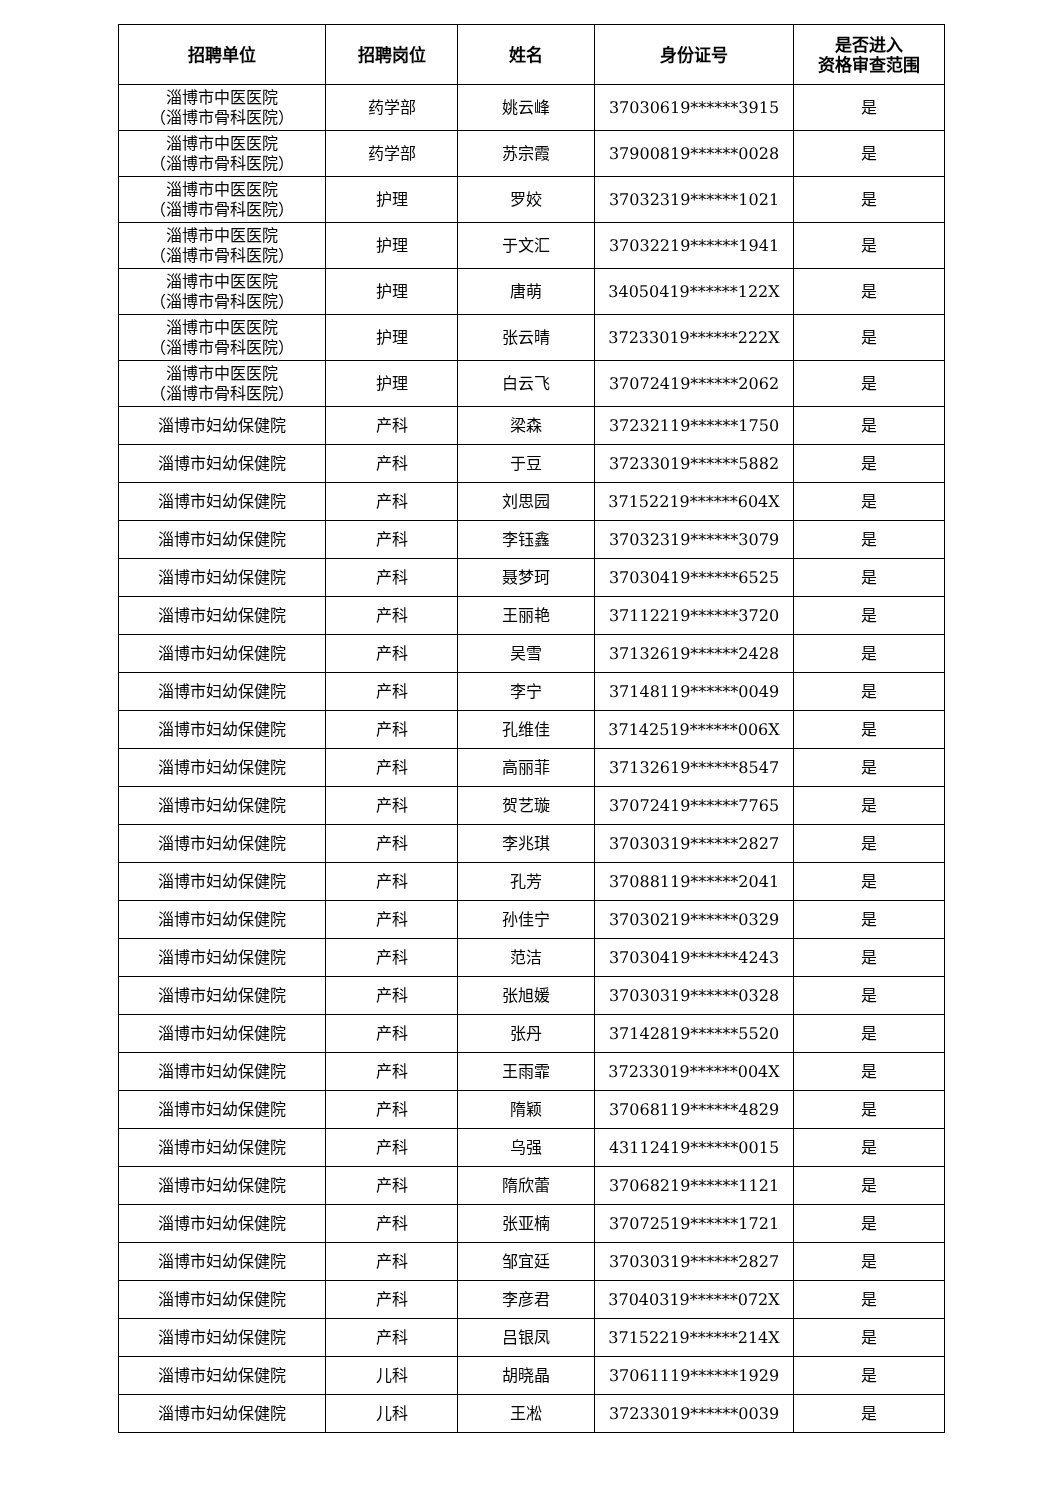| 招聘单位 | 招聘岗位 | 姓名 | 身份证号 | 是否进入 资格审查范围 |
| --- | --- | --- | --- | --- |
| 淄博市中医医院 （淄博市骨科医院） | 药学部 | 姚云峰 | 37030619******3915 | 是 |
| 淄博市中医医院 （淄博市骨科医院） | 药学部 | 苏宗霞 | 37900819******0028 | 是 |
| 淄博市中医医院 （淄博市骨科医院） | 护理 | 罗姣 | 37032319******1021 | 是 |
| 淄博市中医医院 （淄博市骨科医院） | 护理 | 于文汇 | 37032219******1941 | 是 |
| 淄博市中医医院 （淄博市骨科医院） | 护理 | 唐萌 | 34050419******122X | 是 |
| 淄博市中医医院 （淄博市骨科医院） | 护理 | 张云晴 | 37233019******222X | 是 |
| 淄博市中医医院 （淄博市骨科医院） | 护理 | 白云飞 | 37072419******2062 | 是 |
| 淄博市妇幼保健院 | 产科 | 梁森 | 37232119******1750 | 是 |
| 淄博市妇幼保健院 | 产科 | 于豆 | 37233019******5882 | 是 |
| 淄博市妇幼保健院 | 产科 | 刘思园 | 37152219******604X | 是 |
| 淄博市妇幼保健院 | 产科 | 李钰鑫 | 37032319******3079 | 是 |
| 淄博市妇幼保健院 | 产科 | 聂梦珂 | 37030419******6525 | 是 |
| 淄博市妇幼保健院 | 产科 | 王丽艳 | 37112219******3720 | 是 |
| 淄博市妇幼保健院 | 产科 | 吴雪 | 37132619******2428 | 是 |
| 淄博市妇幼保健院 | 产科 | 李宁 | 37148119******0049 | 是 |
| 淄博市妇幼保健院 | 产科 | 孔维佳 | 37142519******006X | 是 |
| 淄博市妇幼保健院 | 产科 | 高丽菲 | 37132619******8547 | 是 |
| 淄博市妇幼保健院 | 产科 | 贺艺璇 | 37072419******7765 | 是 |
| 淄博市妇幼保健院 | 产科 | 李兆琪 | 37030319******2827 | 是 |
| 淄博市妇幼保健院 | 产科 | 孔芳 | 37088119******2041 | 是 |
| 淄博市妇幼保健院 | 产科 | 孙佳宁 | 37030219******0329 | 是 |
| 淄博市妇幼保健院 | 产科 | 范洁 | 37030419******4243 | 是 |
| 淄博市妇幼保健院 | 产科 | 张旭媛 | 37030319******0328 | 是 |
| 淄博市妇幼保健院 | 产科 | 张丹 | 37142819******5520 | 是 |
| 淄博市妇幼保健院 | 产科 | 王雨霏 | 37233019******004X | 是 |
| 淄博市妇幼保健院 | 产科 | 隋颖 | 37068119******4829 | 是 |
| 淄博市妇幼保健院 | 产科 | 乌强 | 43112419******0015 | 是 |
| 淄博市妇幼保健院 | 产科 | 隋欣蕾 | 37068219******1121 | 是 |
| 淄博市妇幼保健院 | 产科 | 张亚楠 | 37072519******1721 | 是 |
| 淄博市妇幼保健院 | 产科 | 邹宜廷 | 37030319******2827 | 是 |
| 淄博市妇幼保健院 | 产科 | 李彦君 | 37040319******072X | 是 |
| 淄博市妇幼保健院 | 产科 | 吕银凤 | 37152219******214X | 是 |
| 淄博市妇幼保健院 | 儿科 | 胡晓晶 | 37061119******1929 | 是 |
| 淄博市妇幼保健院 | 儿科 | 王凇 | 37233019******0039 | 是 |